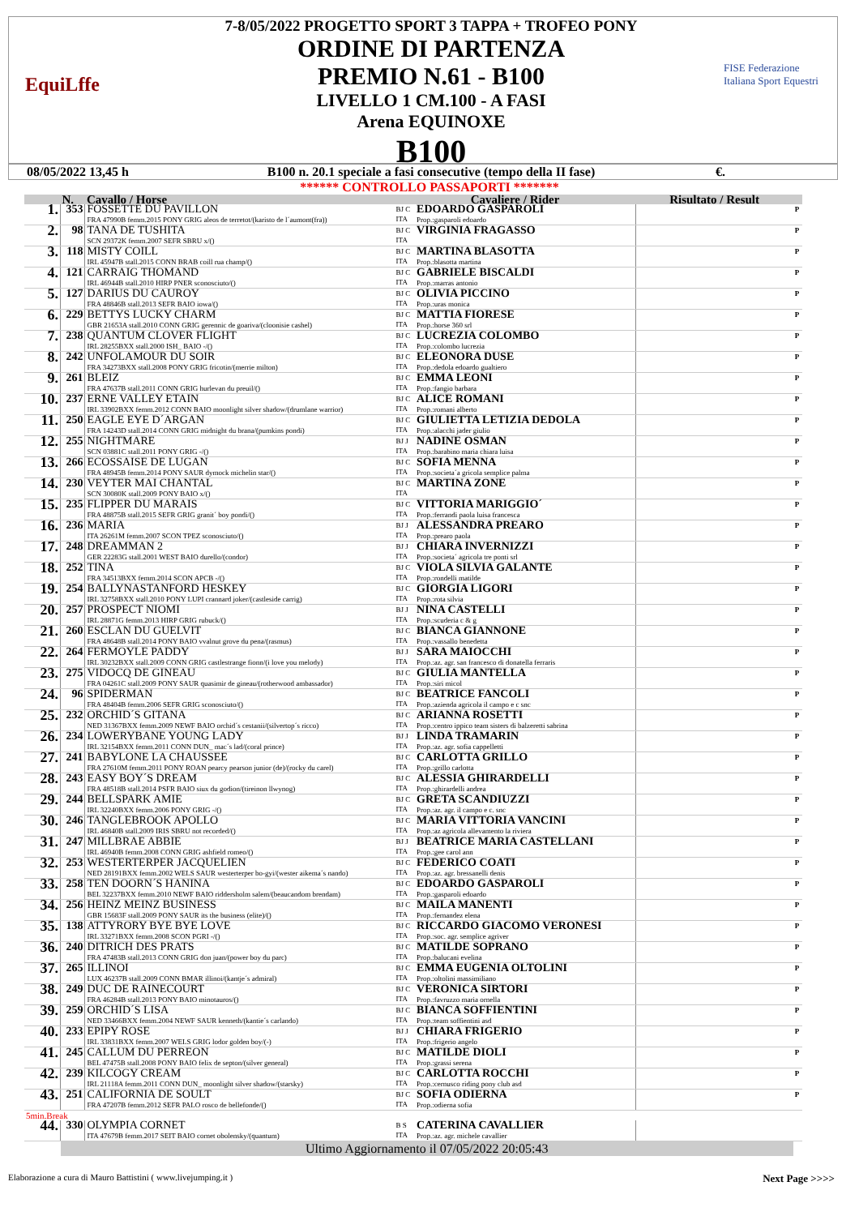EquiLffe
7-8/05/2022 PROGETTO SPORT 3 TAPPA + TROFEO PONY
ORDINE DI PARTENZA
PREMIO N.61 - B100
LIVELLO 1 CM.100 - A FASI
Arena EQUINOXE
B100
FISE Federazione Italiana Sport Equestri
08/05/2022 13,45 h B100 n. 20.1 speciale a fasi consecutive (tempo della II fase) €.
****** CONTROLLO PASSAPORTI *******
| | N. | Cavallo / Horse | Cavaliere / Rider | | Risultato / Result | |
| --- | --- | --- | --- | --- | --- | --- |
| 1. | 353 | FOSSETTE DU PAVILLON FRA 47990B femm.2015 PONY GRIG aleos de terretot/(karisto de l´aumont(fra)) | BJ C ITA | EDOARDO GASPAROLI Prop.:gasparoli edoardo | | P |
| 2. | 98 | TANA DE TUSHITA SCN 29372K femm.2007 SEFR SBRU x/() | BJ C ITA | VIRGINIA FRAGASSO | | P |
| 3. | 118 | MISTY COILL IRL 45947B stall.2015 CONN BRAB coill rua champ/() | BJ C ITA | MARTINA BLASOTTA Prop.:blasotta martina | | P |
| 4. | 121 | CARRAIG THOMAND IRL 46944B stall.2010 HIRP PNER sconosciuto/() | BJ C ITA | GABRIELE BISCALDI Prop.:marras antonio | | P |
| 5. | 127 | DARIUS DU CAUROY FRA 48846B stall.2013 SEFR BAIO iowa/() | BJ C ITA | OLIVIA PICCINO Prop.:uras monica | | P |
| 6. | 229 | BETTYS LUCKY CHARM GBR 21653A stall.2010 CONN GRIG gerennic de goariva/(cloonisie cashel) | BJ C ITA | MATTIA FIORESE Prop.:horse 360 srl | | P |
| 7. | 238 | QUANTUM CLOVER FLIGHT IRL 28255BXX stall.2000 ISH_ BAIO -/() | BJ C ITA | LUCREZIA COLOMBO Prop.:colombo lucrezia | | P |
| 8. | 242 | UNFOLAMOUR DU SOIR FRA 34273BXX stall.2008 PONY GRIG fricotin/(merrie milton) | BJ C ITA | ELEONORA DUSE Prop.:dedola edoardo gualtiero | | P |
| 9. | 261 | BLEIZ FRA 47637B stall.2011 CONN GRIG hurlevan du preuil/() | BJ C ITA | EMMA LEONI Prop.:fangio barbara | | P |
| 10. | 237 | ERNE VALLEY ETAIN IRL 33902BXX femm.2012 CONN BAIO moonlight silver shadow/(drumlane warrior) | BJ C ITA | ALICE ROMANI Prop.:romani alberto | | P |
| 11. | 250 | EAGLE EYE D´ARGAN FRA 14243D stall.2014 CONN GRIG midnight du brana/(pumkins pondi) | BJ C ITA | GIULIETTA LETIZIA DEDOLA Prop.:alacchi jader giulio | | P |
| 12. | 255 | NIGHTMARE SCN 03881C stall.2011 PONY GRIG -/() | BJ J ITA | NADINE OSMAN Prop.:barabino maria chiara luisa | | P |
| 13. | 266 | ECOSSAISE DE LUGAN FRA 48945B femm.2014 PONY SAUR dymock michelin star/() | BJ C ITA | SOFIA MENNA Prop.:societa´a gricola semplice palma | | P |
| 14. | 230 | VEYTER MAI CHANTAL SCN 30080K stall.2009 PONY BAIO x/() | BJ C ITA | MARTINA ZONE | | P |
| 15. | 235 | FLIPPER DU MARAIS FRA 48875B stall.2015 SEFR GRIG granit´ boy pondi/() | BJ C ITA | VITTORIA MARIGGIO´ Prop.:ferrandi paola luisa francesca | | P |
| 16. | 236 | MARIA ITA 26261M femm.2007 SCON TPEZ sconosciuto/() | BJ J ITA | ALESSANDRA PREARO Prop.:prearo paola | | P |
| 17. | 248 | DREAMMAN 2 GER 22283G stall.2001 WEST BAIO durello/(condor) | BJ J ITA | CHIARA INVERNIZZI Prop.:societa´ agricola tre ponti srl | | P |
| 18. | 252 | TINA FRA 34513BXX femm.2014 SCON APCB -/() | BJ C ITA | VIOLA SILVIA GALANTE Prop.:rondelli matilde | | P |
| 19. | 254 | BALLYNASTANFORD HESKEY IRL 32758BXX stall.2010 PONY LUPI crannard joker/(castleside carrig) | BJ C ITA | GIORGIA LIGORI Prop.:rota silvia | | P |
| 20. | 257 | PROSPECT NIOMI IRL 28871G femm.2013 HIRP GRIG rubuck/() | BJ J ITA | NINA CASTELLI Prop.:scuderia c & g | | P |
| 21. | 260 | ESCLAN DU GUELVIT FRA 48648B stall.2014 PONY BAIO vvalnut grove du pena/(rasmus) | BJ C ITA | BIANCA GIANNONE Prop.:vassallo benedetta | | P |
| 22. | 264 | FERMOYLE PADDY IRL 30232BXX stall.2009 CONN GRIG castlestrange fionn/(i love you melody) | BJ J ITA | SARA MAIOCCHI Prop.:az. agr. san francesco di donatella ferraris | | P |
| 23. | 275 | VIDOCQ DE GINEAU FRA 04261C stall.2009 PONY SAUR quasimir de gineau/(rotherwood ambassador) | BJ C ITA | GIULIA MANTELLA Prop.:siri micol | | P |
| 24. | 96 | SPIDERMAN FRA 48404B femm.2006 SEFR GRIG sconosciuto/() | BJ C ITA | BEATRICE FANCOLI Prop.:azienda agricola il campo e c snc | | P |
| 25. | 232 | ORCHID´S GITANA NED 31367BXX femm.2009 NEWF BAIO orchid´s cestanii/(silvertop´s ricco) | BJ C ITA | ARIANNA ROSETTI Prop.:centro ippico team sisters di balzeretti sabrina | | P |
| 26. | 234 | LOWERYBANE YOUNG LADY IRL 32154BXX femm.2011 CONN DUN_ mac´s lad/(coral prince) | BJ J ITA | LINDA TRAMARIN Prop.:az. agr. sofia cappelletti | | P |
| 27. | 241 | BABYLONE LA CHAUSSEE FRA 27610M femm.2011 PONY ROAN pearcy pearson junior (de)/(rocky du carel) | BJ C ITA | CARLOTTA GRILLO Prop.:grillo carlotta | | P |
| 28. | 243 | EASY BOY´S DREAM FRA 48518B stall.2014 PSFR BAIO siux du godion/(tireinon llwynog) | BJ C ITA | ALESSIA GHIRARDELLI Prop.:ghirardelli andrea | | P |
| 29. | 244 | BELLSPARK AMIE IRL 32240BXX femm.2006 PONY GRIG -/() | BJ C ITA | GRETA SCANDIUZZI Prop.:az. agr. il campo e c. snc | | P |
| 30. | 246 | TANGLEBROOK APOLLO IRL 46840B stall.2009 IRIS SBRU not recorded/() | BJ C ITA | MARIA VITTORIA VANCINI Prop.:az agricola allevamento la riviera | | P |
| 31. | 247 | MILLBRAE ABBIE IRL 46940B femm.2008 CONN GRIG ashfield romeo/() | BJ J ITA | BEATRICE MARIA CASTELLANI Prop.:gee carol ann | | P |
| 32. | 253 | WESTERTERPER JACQUELIEN NED 28191BXX femm.2002 WELS SAUR westerterper bo-gyi/(wester aikema´s nando) | BJ C ITA | FEDERICO COATI Prop.:az. agr. bressanelli denis | | P |
| 33. | 258 | TEN DOORN´S HANINA BEL 32237BXX femm.2010 NEWF BAIO riddersholm salem/(beaucandom brendam) | BJ C ITA | EDOARDO GASPAROLI Prop.:gasparoli edoardo | | P |
| 34. | 256 | HEINZ MEINZ BUSINESS GBR 15683F stall.2009 PONY SAUR its the business (elite)/() | BJ C ITA | MAILA MANENTI Prop.:fernandez elena | | P |
| 35. | 138 | ATTYRORY BYE BYE LOVE IRL 33271BXX femm.2008 SCON PGRI -/() | BJ C ITA | RICCARDO GIACOMO VERONESI Prop.:soc. agr. semplice agriver | | P |
| 36. | 240 | DITRICH DES PRATS FRA 47483B stall.2013 CONN GRIG don juan/(power boy du parc) | BJ C ITA | MATILDE SOPRANO Prop.:balucani evelina | | P |
| 37. | 265 | ILLINOI LUX 46237B stall.2009 CONN BMAR illinoi/(kantje´s admiral) | BJ C ITA | EMMA EUGENIA OLTOLINI Prop.:oltolini massimiliano | | P |
| 38. | 249 | DUC DE RAINECOURT FRA 46284B stall.2013 PONY BAIO minotauros/() | BJ C ITA | VERONICA SIRTORI Prop.:favruzzo maria ornella | | P |
| 39. | 259 | ORCHID´S LISA NED 33466BXX femm.2004 NEWF SAUR kenneth/(kantie´s carlando) | BJ C ITA | BIANCA SOFFIENTINI Prop.:team soffientini asd | | P |
| 40. | 233 | EPIPY ROSE IRL 33831BXX femm.2007 WELS GRIG lodor golden boy/(-) | BJ J ITA | CHIARA FRIGERIO Prop.:frigerio angelo | | P |
| 41. | 245 | CALLUM DU PERREON BEL 47475B stall.2008 PONY BAIO felix de septon/(silver general) | BJ C ITA | MATILDE DIOLI Prop.:grassi serena | | P |
| 42. | 239 | KILCOGY CREAM IRL 21118A femm.2011 CONN DUN_ moonlight silver shadow/(starsky) | BJ C ITA | CARLOTTA ROCCHI Prop.:cernusco riding pony club asd | | P |
| 43. | 251 | CALIFORNIA DE SOULT FRA 47207B femm.2012 SEFR PALO rosco de bellefonde/() | BJ C ITA | SOFIA ODIERNA Prop.:odierna sofia | | P |
| 5min.Break | | | | | | |
| 44. | 330 | OLYMPIA CORNET ITA 47679B femm.2017 SEIT BAIO cornet obolensky/(quantum) | B S ITA | CATERINA CAVALLIER Prop.:az. agr. michele cavallier | | |
| | Ultimo Aggiornamento il 07/05/2022 20:05:43 | | | | | |
Elaborazione a cura di Mauro Battistini ( www.livejumping.it ) Next Page >>>>